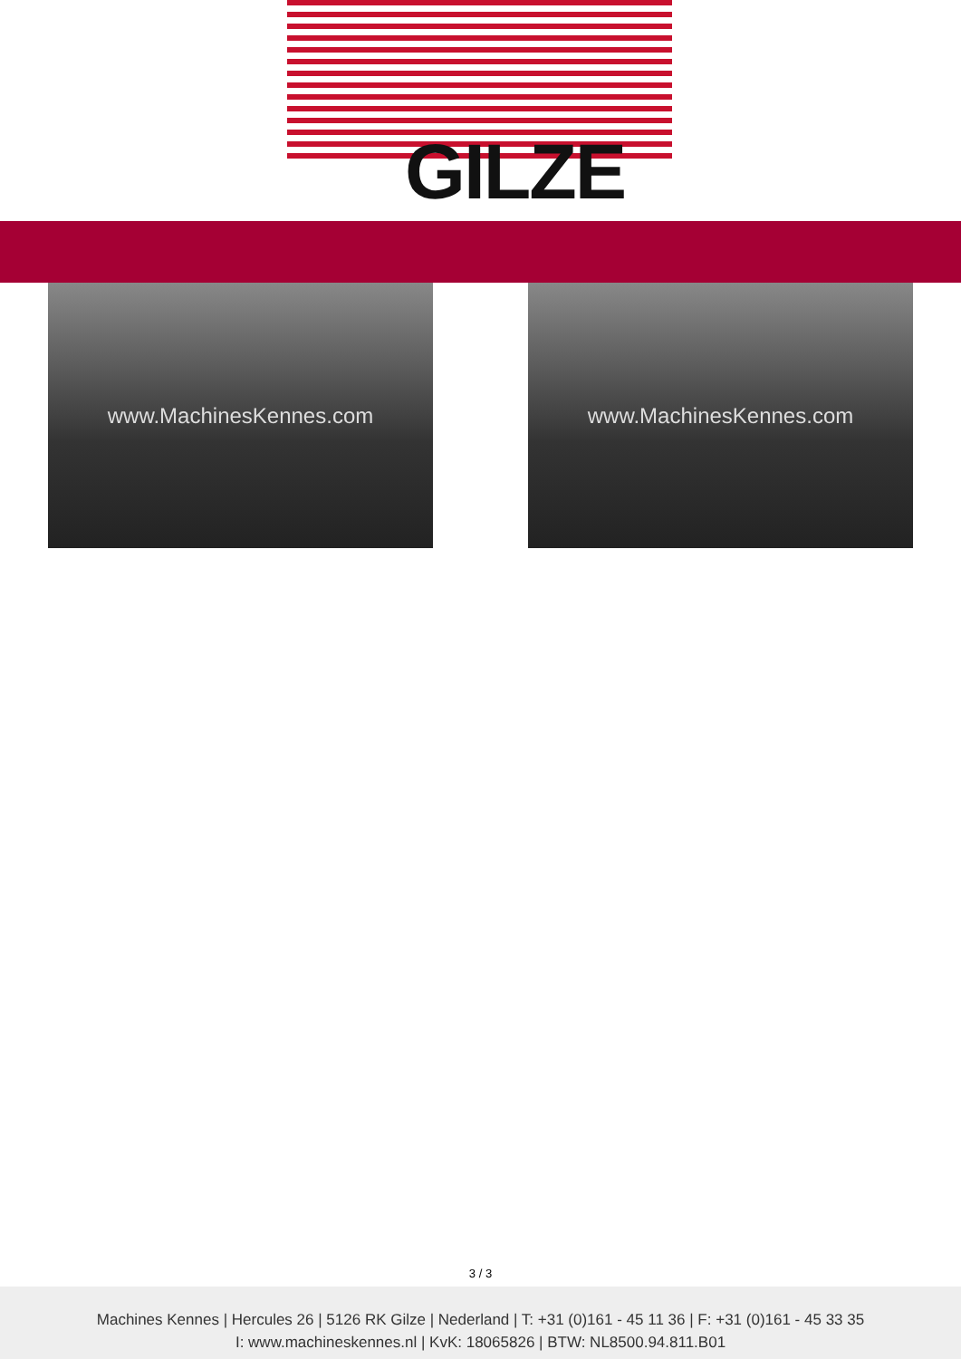GILZE
www.MachinesKennes.com www.MachinesKennes.com
3 / 3
Machines Kennes | Hercules 26 | 5126 RK Gilze | Nederland | T: +31 (0)161 - 45 11 36 | F: +31 (0)161 - 45 33 35
I: www.machineskennes.nl | KvK: 18065826 | BTW: NL8500.94.811.B01